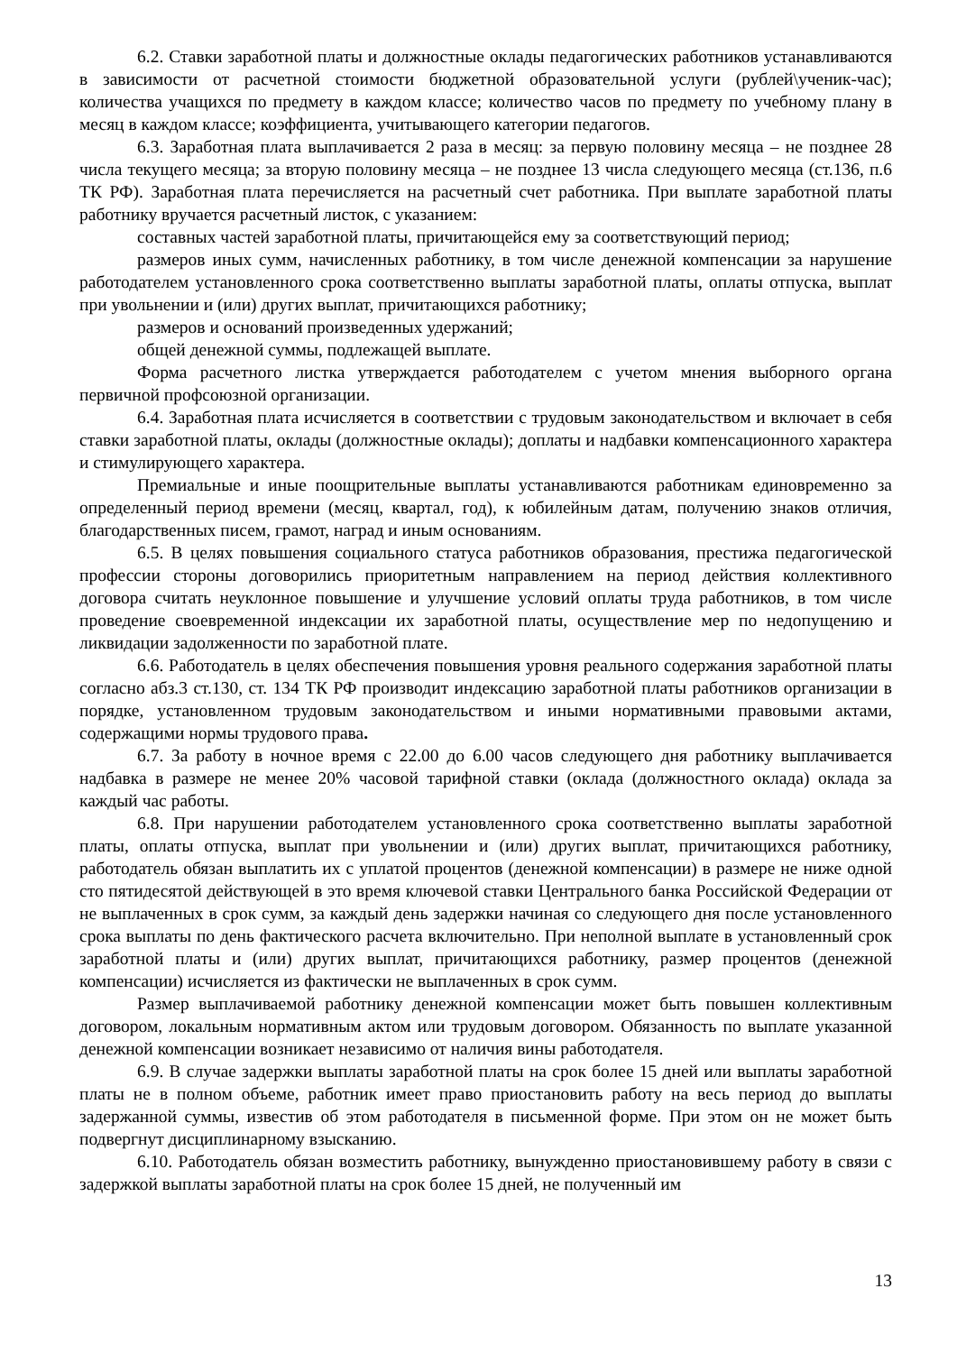6.2. Ставки заработной платы и должностные оклады педагогических работников устанавливаются в зависимости от расчетной стоимости бюджетной образовательной услуги (рублей\ученик-час); количества учащихся по предмету в каждом классе; количество часов по предмету по учебному плану в месяц в каждом классе; коэффициента, учитывающего категории педагогов.
6.3. Заработная плата выплачивается 2 раза в месяц: за первую половину месяца – не позднее 28 числа текущего месяца; за вторую половину месяца – не позднее 13 числа следующего месяца (ст.136, п.6 ТК РФ). Заработная плата перечисляется на расчетный счет работника. При выплате заработной платы работнику вручается расчетный листок, с указанием:
составных частей заработной платы, причитающейся ему за соответствующий период;
размеров иных сумм, начисленных работнику, в том числе денежной компенсации за нарушение работодателем установленного срока соответственно выплаты заработной платы, оплаты отпуска, выплат при увольнении и (или) других выплат, причитающихся работнику;
размеров и оснований произведенных удержаний;
общей денежной суммы, подлежащей выплате.
Форма расчетного листка утверждается работодателем с учетом мнения выборного органа первичной профсоюзной организации.
6.4. Заработная плата исчисляется в соответствии с трудовым законодательством и включает в себя ставки заработной платы, оклады (должностные оклады); доплаты и надбавки компенсационного характера и стимулирующего характера.
Премиальные и иные поощрительные выплаты устанавливаются работникам единовременно за определенный период времени (месяц, квартал, год), к юбилейным датам, получению знаков отличия, благодарственных писем, грамот, наград и иным основаниям.
6.5. В целях повышения социального статуса работников образования, престижа педагогической профессии стороны договорились приоритетным направлением на период действия коллективного договора считать неуклонное повышение и улучшение условий оплаты труда работников, в том числе проведение своевременной индексации их заработной платы, осуществление мер по недопущению и ликвидации задолженности по заработной плате.
6.6. Работодатель в целях обеспечения повышения уровня реального содержания заработной платы согласно абз.3 ст.130, ст. 134 ТК РФ производит индексацию заработной платы работников организации в порядке, установленном трудовым законодательством и иными нормативными правовыми актами, содержащими нормы трудового права.
6.7. За работу в ночное время с 22.00 до 6.00 часов следующего дня работнику выплачивается надбавка в размере не менее 20% часовой тарифной ставки (оклада (должностного оклада) оклада за каждый час работы.
6.8. При нарушении работодателем установленного срока соответственно выплаты заработной платы, оплаты отпуска, выплат при увольнении и (или) других выплат, причитающихся работнику, работодатель обязан выплатить их с уплатой процентов (денежной компенсации) в размере не ниже одной сто пятидесятой действующей в это время ключевой ставки Центрального банка Российской Федерации от не выплаченных в срок сумм, за каждый день задержки начиная со следующего дня после установленного срока выплаты по день фактического расчета включительно. При неполной выплате в установленный срок заработной платы и (или) других выплат, причитающихся работнику, размер процентов (денежной компенсации) исчисляется из фактически не выплаченных в срок сумм.
Размер выплачиваемой работнику денежной компенсации может быть повышен коллективным договором, локальным нормативным актом или трудовым договором. Обязанность по выплате указанной денежной компенсации возникает независимо от наличия вины работодателя.
6.9. В случае задержки выплаты заработной платы на срок более 15 дней или выплаты заработной платы не в полном объеме, работник имеет право приостановить работу на весь период до выплаты задержанной суммы, известив об этом работодателя в письменной форме. При этом он не может быть подвергнут дисциплинарному взысканию.
6.10. Работодатель обязан возместить работнику, вынужденно приостановившему работу в связи с задержкой выплаты заработной платы на срок более 15 дней, не полученный им
13